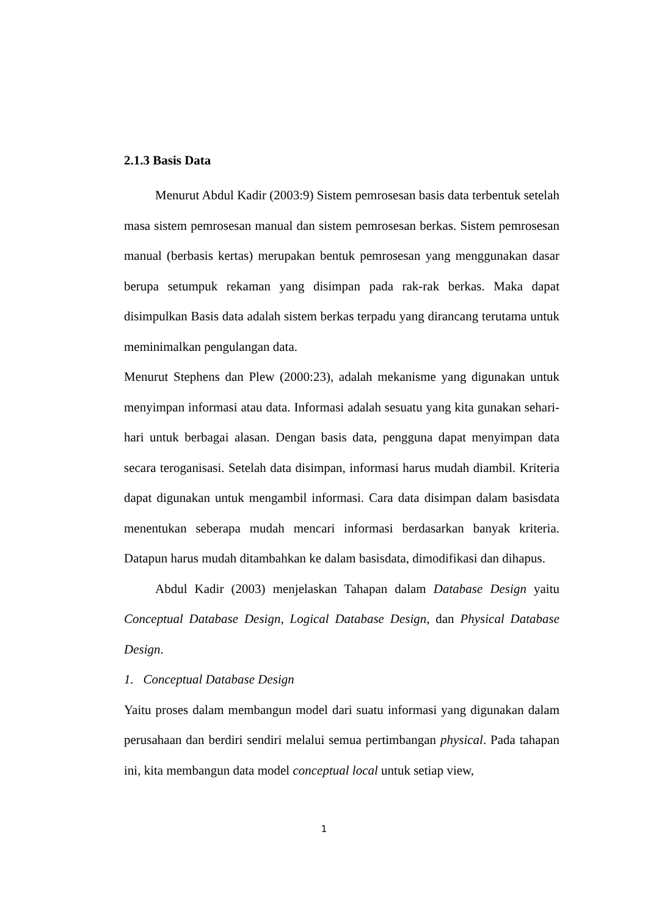2.1.3 Basis Data
Menurut Abdul Kadir (2003:9) Sistem pemrosesan basis data terbentuk setelah masa sistem pemrosesan manual dan sistem pemrosesan berkas. Sistem pemrosesan manual (berbasis kertas) merupakan bentuk pemrosesan yang menggunakan dasar berupa setumpuk rekaman yang disimpan pada rak-rak berkas. Maka dapat disimpulkan Basis data adalah sistem berkas terpadu yang dirancang terutama untuk meminimalkan pengulangan data.
Menurut Stephens dan Plew (2000:23), adalah mekanisme yang digunakan untuk menyimpan informasi atau data. Informasi adalah sesuatu yang kita gunakan sehari-hari untuk berbagai alasan. Dengan basis data, pengguna dapat menyimpan data secara teroganisasi. Setelah data disimpan, informasi harus mudah diambil. Kriteria dapat digunakan untuk mengambil informasi. Cara data disimpan dalam basisdata menentukan seberapa mudah mencari informasi berdasarkan banyak kriteria. Datapun harus mudah ditambahkan ke dalam basisdata, dimodifikasi dan dihapus.
Abdul Kadir (2003) menjelaskan Tahapan dalam Database Design yaitu Conceptual Database Design, Logical Database Design, dan Physical Database Design.
1. Conceptual Database Design
Yaitu proses dalam membangun model dari suatu informasi yang digunakan dalam perusahaan dan berdiri sendiri melalui semua pertimbangan physical. Pada tahapan ini, kita membangun data model conceptual local untuk setiap view,
1